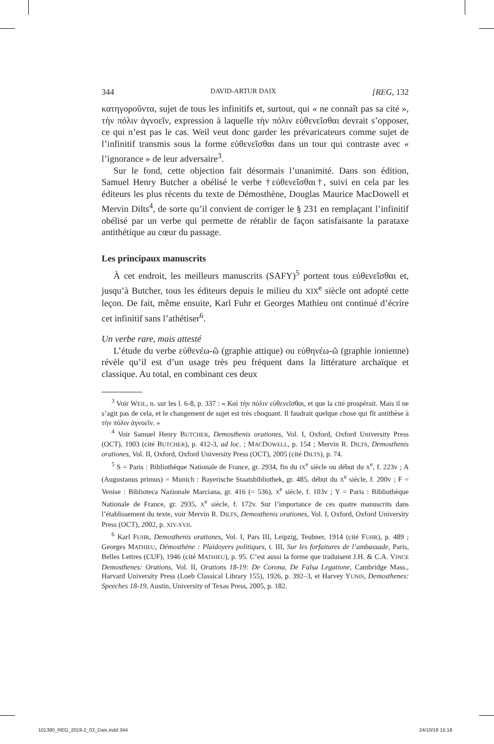344 DAVID-ARTUR DAIX [REG, 132
κατηγοροῦντα, sujet de tous les infinitifs et, surtout, qui « ne connaît pas sa cité », τὴν πόλιν ἀγνοεῖν, expression à laquelle τὴν πόλιν εὐθενεῖσθαι devrait s’opposer, ce qui n’est pas le cas. Weil veut donc garder les prévaricateurs comme sujet de l’infinitif transmis sous la forme εὐθενεῖσθαι dans un tour qui contraste avec « l’ignorance » de leur adversaire<sup>3</sup>.
Sur le fond, cette objection fait désormais l’unanimité. Dans son édition, Samuel Henry Butcher a obélisé le verbe †εὐθενεῖσθαι†, suivi en cela par les éditeurs les plus récents du texte de Démosthène, Douglas Maurice MacDowell et Mervin Dilts<sup>4</sup>, de sorte qu’il convient de corriger le § 231 en remplaçant l’infinitif obélisé par un verbe qui permette de rétablir de façon satisfaisante la parataxe antithétique au cœur du passage.
Les principaux manuscrits
À cet endroit, les meilleurs manuscrits (SAFY)<sup>5</sup> portent tous εὐθενεῖσθαι et, jusqu’à Butcher, tous les éditeurs depuis le milieu du XIX<sup>e</sup> siècle ont adopté cette leçon. De fait, même ensuite, Karl Fuhr et Georges Mathieu ont continué d’écrire cet infinitif sans l’athétiser<sup>6</sup>.
Un verbe rare, mais attesté
L’étude du verbe εὐθενέω-ῶ (graphie attique) ou εὐθηνέω-ῶ (graphie ionienne) révèle qu’il est d’un usage très peu fréquent dans la littérature archaïque et classique. Au total, en combinant ces deux
<sup>3</sup> Voir WEIL, n. sur les l. 6-8, p. 337 : « Καὶ τὴν πόλιν εὐθενεῖσθαι, et que la cité prospérait. Mais il ne s’agit pas de cela, et le changement de sujet est très choquant. Il faudrait quelque chose qui fît antithèse à τὴν πόλιν ἀγνοεῖν. »
<sup>4</sup> Voir Samuel Henry BUTCHER, Demosthenis orationes, Vol. I, Oxford, Oxford University Press (OCT), 1903 (cité BUTCHER), p. 412-3, ad loc. ; MACDOWELL, p. 154 ; Mervin R. DILTS, Demosthenis orationes, Vol. II, Oxford, Oxford University Press (OCT), 2005 (cité DILTS), p. 74.
<sup>5</sup> S = Paris : Bibliothèque Nationale de France, gr. 2934, fin du IX<sup>e</sup> siècle ou début du X<sup>e</sup>, f. 223v ; A (Augustanus primus) = Munich : Bayerische Staatsbibliothek, gr. 485, début du X<sup>e</sup> siècle, f. 200v ; F = Venise : Biblioteca Nazionale Marciana, gr. 416 (= 536), X<sup>e</sup> siècle, f. 103v ; Y = Paris : Bibliothèque Nationale de France, gr. 2935, X<sup>e</sup> siècle, f. 172v. Sur l’importance de ces quatre manuscrits dans l’établissement du texte, voir Mervin R. DILTS, Demosthenis orationes, Vol. I, Oxford, Oxford University Press (OCT), 2002, p. XIV-XVII.
<sup>6</sup> Karl FUHR, Demosthenis orationes, Vol. I, Pars III, Leipzig, Teubner, 1914 (cité FUHR), p. 489 ; Georges MATHIEU, Démosthène : Plaidoyers politiques, t. III, Sur les forfaitures de l’ambassade, Paris, Belles Lettres (CUF), 1946 (cité MATHIEU), p. 95. C’est aussi la forme que traduisent J.H. & C.A. VINCE Demosthenes: Orations, Vol. II, Orations 18-19: De Corona, De Falsa Legatione, Cambridge Mass., Harvard University Press (Loeb Classical Library 155), 1926, p. 392–3, et Harvey YUNIS, Demosthenes: Speeches 18-19, Austin, University of Texas Press, 2005, p. 182.
101390_REG_2019-2_03_Daix.indd 344
24/10/19 15:18